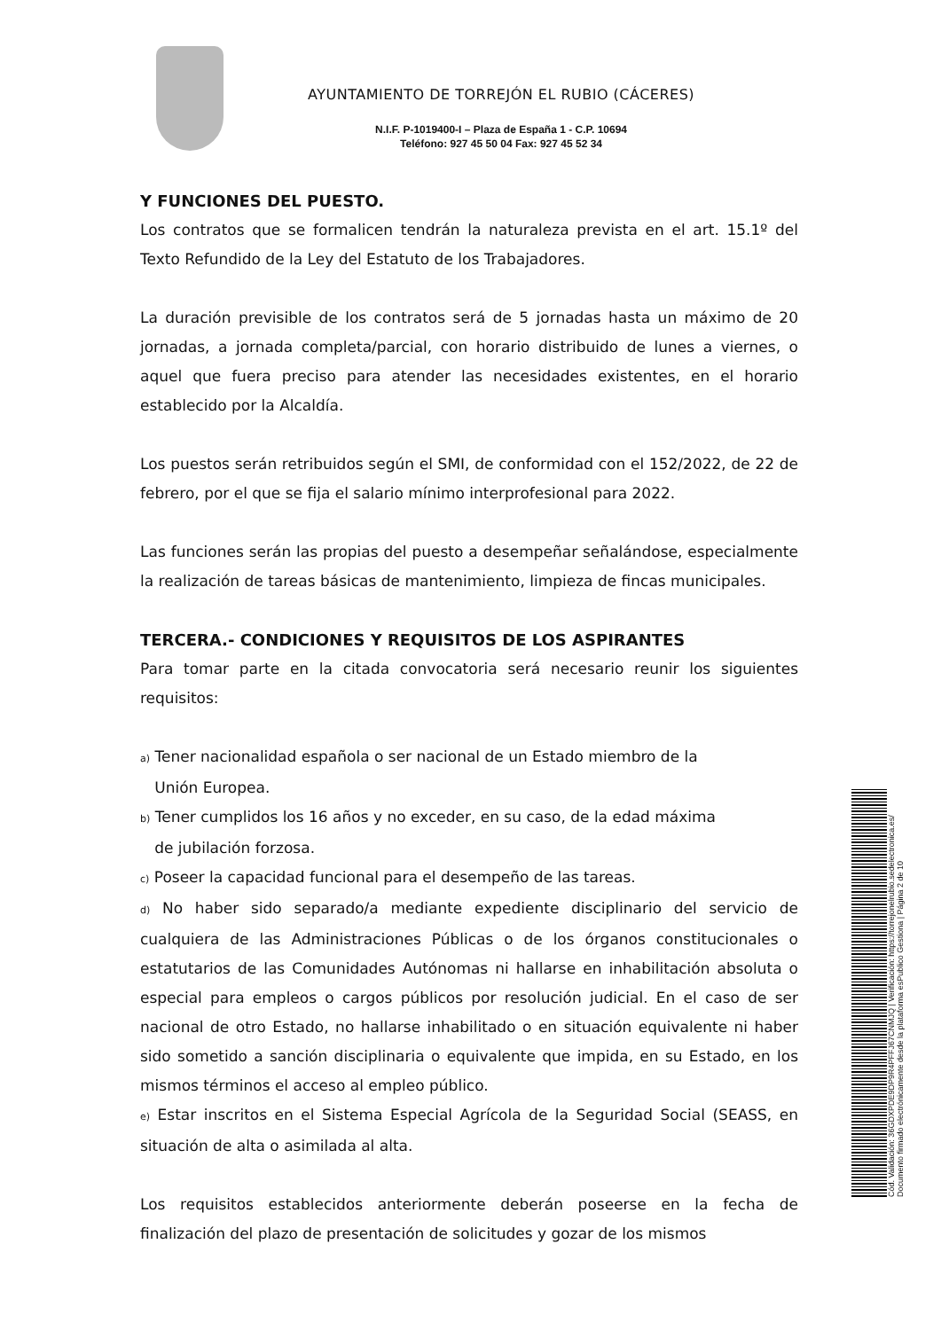AYUNTAMIENTO DE TORREJÓN EL RUBIO (CÁCERES)
N.I.F. P-1019400-I – Plaza de España 1 - C.P. 10694
Teléfono: 927 45 50 04 Fax: 927 45 52 34
Y FUNCIONES DEL PUESTO.
Los contratos que se formalicen tendrán la naturaleza prevista en el art. 15.1º del Texto Refundido de la Ley del Estatuto de los Trabajadores.
La duración previsible de los contratos será de 5 jornadas hasta un máximo de 20 jornadas, a jornada completa/parcial, con horario distribuido de lunes a viernes, o aquel que fuera preciso para atender las necesidades existentes, en el horario establecido por la Alcaldía.
Los puestos serán retribuidos según el SMI, de conformidad con el 152/2022, de 22 de febrero, por el que se fija el salario mínimo interprofesional para 2022.
Las funciones serán las propias del puesto a desempeñar señalándose, especialmente la realización de tareas básicas de mantenimiento, limpieza de fincas municipales.
TERCERA.- CONDICIONES Y REQUISITOS DE LOS ASPIRANTES
Para tomar parte en la citada convocatoria será necesario reunir los siguientes requisitos:
a) Tener nacionalidad española o ser nacional de un Estado miembro de la
Unión Europea.
b) Tener cumplidos los 16 años y no exceder, en su caso, de la edad máxima
de jubilación forzosa.
c) Poseer la capacidad funcional para el desempeño de las tareas.
d) No haber sido separado/a mediante expediente disciplinario del servicio de cualquiera de las Administraciones Públicas o de los órganos constitucionales o estatutarios de las Comunidades Autónomas ni hallarse en inhabilitación absoluta o especial para empleos o cargos públicos por resolución judicial. En el caso de ser nacional de otro Estado, no hallarse inhabilitado o en situación equivalente ni haber sido sometido a sanción disciplinaria o equivalente que impida, en su Estado, en los mismos términos el acceso al empleo público.
e) Estar inscritos en el Sistema Especial Agrícola de la Seguridad Social (SEASS, en situación de alta o asimilada al alta.
Los requisitos establecidos anteriormente deberán poseerse en la fecha de finalización del plazo de presentación de solicitudes y gozar de los mismos
Cód. Validación: 36GDXPDE9DP9R4PFFJ67CNMJQ | Verificación: https://torrejonelrubio.sedelectronica.es/
Documento firmado electrónicamente desde la plataforma esPublico Gestiona | Página 2 de 10